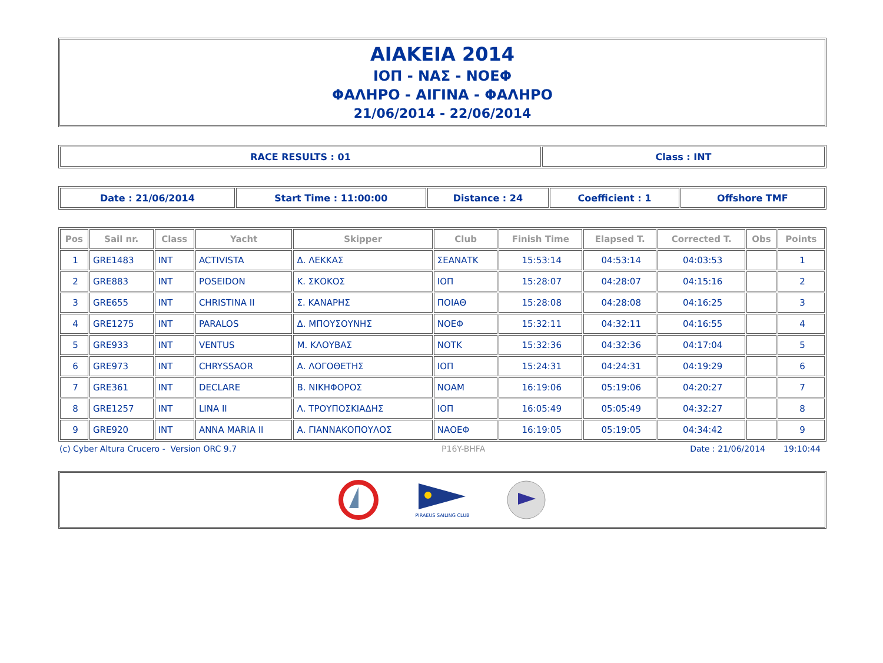AIAKEIA 2014
ΙΟΠ - ΝΑΣ - ΝΟΕΦ
ΦΑΛΗΡΟ - ΑΙΓΙΝΑ - ΦΑΛΗΡΟ
21/06/2014 - 22/06/2014
| RACE RESULTS : 01 | Class : INT |
| Date : 21/06/2014 | Start Time : 11:00:00 | Distance : 24 | Coefficient : 1 | Offshore TMF |
| Pos | Sail nr. | Class | Yacht | Skipper | Club | Finish Time | Elapsed T. | Corrected T. | Obs | Points |
| --- | --- | --- | --- | --- | --- | --- | --- | --- | --- | --- |
| 1 | GRE1483 | INT | ACTIVISTA | Δ. ΛΕΚΚΑΣ | ΣΕΑΝΑΤΚ | 15:53:14 | 04:53:14 | 04:03:53 | | 1 |
| 2 | GRE883 | INT | POSEIDON | Κ. ΣΚΟΚΟΣ | ΙΟΠ | 15:28:07 | 04:28:07 | 04:15:16 | | 2 |
| 3 | GRE655 | INT | CHRISTINA II | Σ. ΚΑΝΑΡΗΣ | ΠΟΙΑΘ | 15:28:08 | 04:28:08 | 04:16:25 | | 3 |
| 4 | GRE1275 | INT | PARALOS | Δ. ΜΠΟΥΣΟΥΝΗΣ | ΝΟΕΦ | 15:32:11 | 04:32:11 | 04:16:55 | | 4 |
| 5 | GRE933 | INT | VENTUS | Μ. ΚΛΟΥΒΑΣ | ΝΟΤΚ | 15:32:36 | 04:32:36 | 04:17:04 | | 5 |
| 6 | GRE973 | INT | CHRYSSAOR | Α. ΛΟΓΟΘΕΤΗΣ | ΙΟΠ | 15:24:31 | 04:24:31 | 04:19:29 | | 6 |
| 7 | GRE361 | INT | DECLARE | Β. ΝΙΚΗΦΟΡΟΣ | ΝΟΑΜ | 16:19:06 | 05:19:06 | 04:20:27 | | 7 |
| 8 | GRE1257 | INT | LINA II | Λ. ΤΡΟΥΠΟΣΚΙΑΔΗΣ | ΙΟΠ | 16:05:49 | 05:05:49 | 04:32:27 | | 8 |
| 9 | GRE920 | INT | ANNA MARIA II | Α. ΓΙΑΝΝΑΚΟΠΟΥΛΟΣ | ΝΑΟΕΦ | 16:19:05 | 05:19:05 | 04:34:42 | | 9 |
(c) Cyber Altura Crucero - Version ORC 9.7 P16Y-BHFA Date : 21/06/2014 19:10:44
PIRAEUS SAILING CLUB